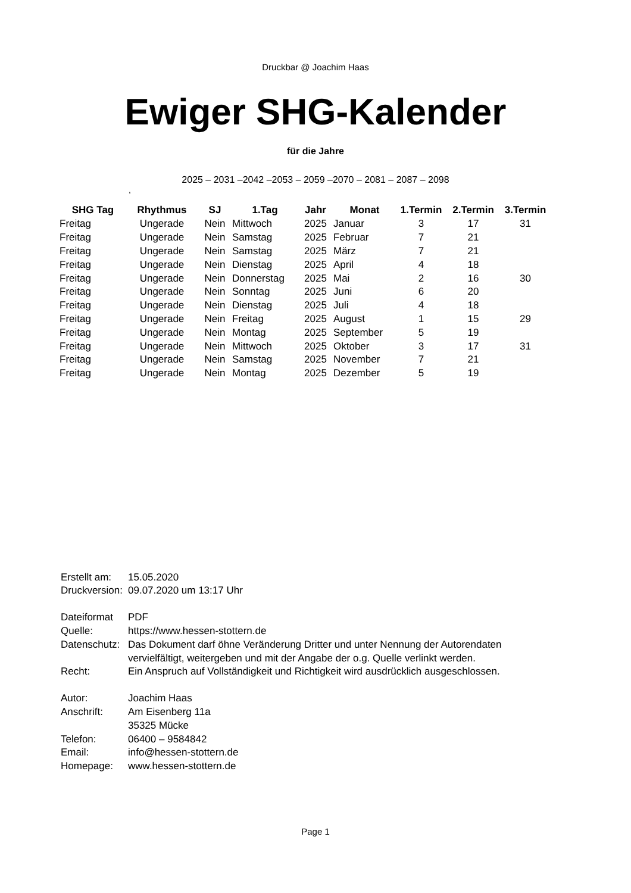Druckbar @ Joachim Haas
Ewiger SHG-Kalender
für die Jahre
2025 – 2031 –2042 –2053 – 2059 –2070 – 2081 – 2087 – 2098
,
| SHG Tag | Rhythmus | SJ | 1.Tag | Jahr | Monat | 1.Termin | 2.Termin | 3.Termin |
| --- | --- | --- | --- | --- | --- | --- | --- | --- |
| Freitag | Ungerade | Nein | Mittwoch | 2025 | Januar | 3 | 17 | 31 |
| Freitag | Ungerade | Nein | Samstag | 2025 | Februar | 7 | 21 | |
| Freitag | Ungerade | Nein | Samstag | 2025 | März | 7 | 21 | |
| Freitag | Ungerade | Nein | Dienstag | 2025 | April | 4 | 18 | |
| Freitag | Ungerade | Nein | Donnerstag | 2025 | Mai | 2 | 16 | 30 |
| Freitag | Ungerade | Nein | Sonntag | 2025 | Juni | 6 | 20 | |
| Freitag | Ungerade | Nein | Dienstag | 2025 | Juli | 4 | 18 | |
| Freitag | Ungerade | Nein | Freitag | 2025 | August | 1 | 15 | 29 |
| Freitag | Ungerade | Nein | Montag | 2025 | September | 5 | 19 | |
| Freitag | Ungerade | Nein | Mittwoch | 2025 | Oktober | 3 | 17 | 31 |
| Freitag | Ungerade | Nein | Samstag | 2025 | November | 7 | 21 | |
| Freitag | Ungerade | Nein | Montag | 2025 | Dezember | 5 | 19 | |
| Erstellt am: | 15.05.2020 |
| Druckversion: | 09.07.2020 um 13:17 Uhr |
| Dateiformat | PDF |
| Quelle: | https://www.hessen-stottern.de |
| Datenschutz: | Das Dokument darf öhne Veränderung Dritter und unter Nennung der Autorendaten vervielfältigt, weitergeben und mit der Angabe der o.g. Quelle verlinkt werden. |
| Recht: | Ein Anspruch auf Vollständigkeit und Richtigkeit wird ausdrücklich ausgeschlossen. |
| Autor: | Joachim Haas |
| Anschrift: | Am Eisenberg 11a 35325 Mücke |
| Telefon: | 06400 – 9584842 |
| Email: | info@hessen-stottern.de |
| Homepage: | www.hessen-stottern.de |
Page 1